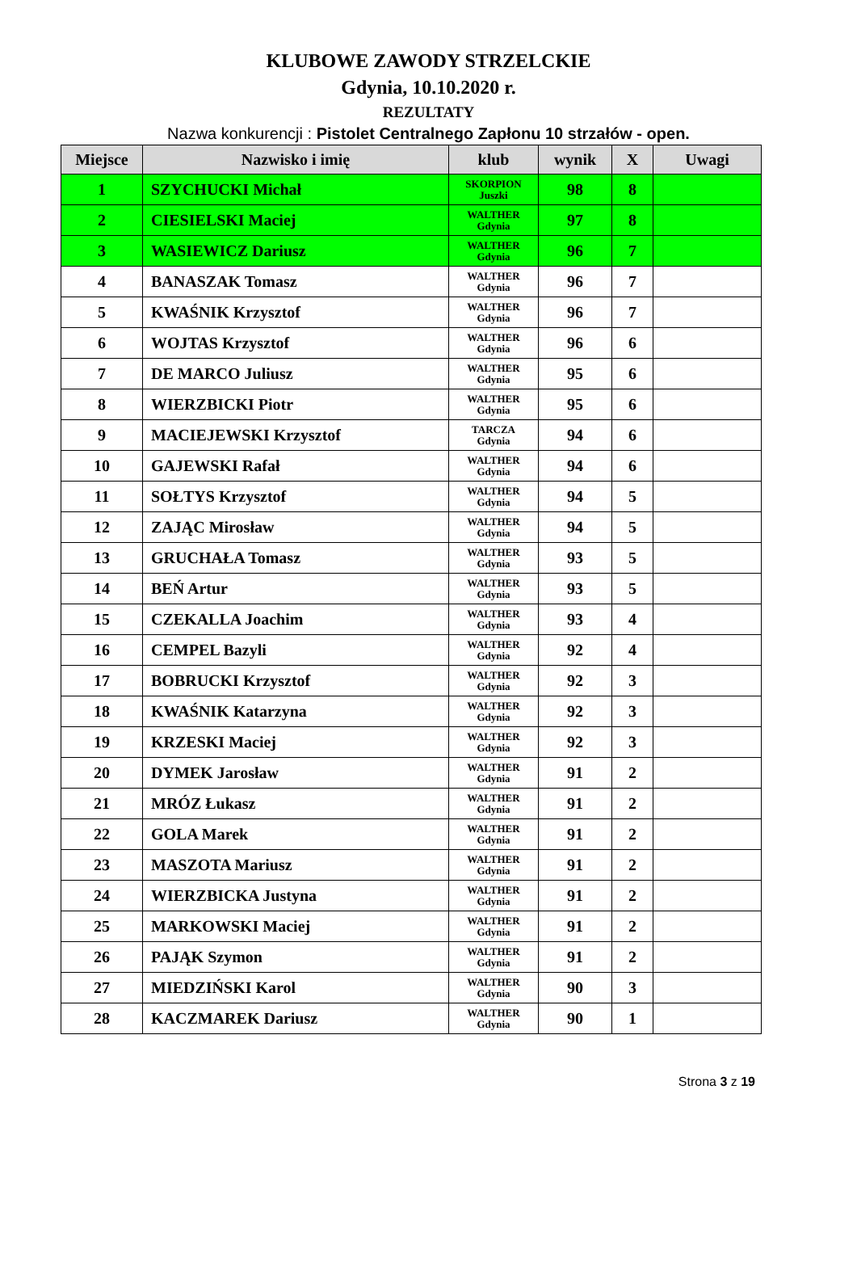KLUBOWE ZAWODY STRZELCKIE
Gdynia, 10.10.2020 r.
REZULTATY
Nazwa konkurencji : Pistolet Centralnego Zapłonu 10 strzałów - open.
| Miejsce | Nazwisko i imię | klub | wynik | X | Uwagi |
| --- | --- | --- | --- | --- | --- |
| 1 | SZYCHUCKI Michał | SKORPION Juszki | 98 | 8 | |
| 2 | CIESIELSKI Maciej | WALTHER Gdynia | 97 | 8 | |
| 3 | WASIEWICZ Dariusz | WALTHER Gdynia | 96 | 7 | |
| 4 | BANASZAK Tomasz | WALTHER Gdynia | 96 | 7 | |
| 5 | KWAŚNIK Krzysztof | WALTHER Gdynia | 96 | 7 | |
| 6 | WOJTAS Krzysztof | WALTHER Gdynia | 96 | 6 | |
| 7 | DE MARCO Juliusz | WALTHER Gdynia | 95 | 6 | |
| 8 | WIERZBICKI Piotr | WALTHER Gdynia | 95 | 6 | |
| 9 | MACIEJEWSKI Krzysztof | TARCZA Gdynia | 94 | 6 | |
| 10 | GAJEWSKI Rafał | WALTHER Gdynia | 94 | 6 | |
| 11 | SOŁTYS Krzysztof | WALTHER Gdynia | 94 | 5 | |
| 12 | ZAJĄC Mirosław | WALTHER Gdynia | 94 | 5 | |
| 13 | GRUCHAŁA Tomasz | WALTHER Gdynia | 93 | 5 | |
| 14 | BEŃ Artur | WALTHER Gdynia | 93 | 5 | |
| 15 | CZEKALLA Joachim | WALTHER Gdynia | 93 | 4 | |
| 16 | CEMPEL Bazyli | WALTHER Gdynia | 92 | 4 | |
| 17 | BOBRUCKI Krzysztof | WALTHER Gdynia | 92 | 3 | |
| 18 | KWAŚNIK Katarzyna | WALTHER Gdynia | 92 | 3 | |
| 19 | KRZESKI Maciej | WALTHER Gdynia | 92 | 3 | |
| 20 | DYMEK Jarosław | WALTHER Gdynia | 91 | 2 | |
| 21 | MRÓZ Łukasz | WALTHER Gdynia | 91 | 2 | |
| 22 | GOLA Marek | WALTHER Gdynia | 91 | 2 | |
| 23 | MASZOTA Mariusz | WALTHER Gdynia | 91 | 2 | |
| 24 | WIERZBICKA Justyna | WALTHER Gdynia | 91 | 2 | |
| 25 | MARKOWSKI Maciej | WALTHER Gdynia | 91 | 2 | |
| 26 | PAJĄK Szymon | WALTHER Gdynia | 91 | 2 | |
| 27 | MIEDZIŃSKI Karol | WALTHER Gdynia | 90 | 3 | |
| 28 | KACZMAREK Dariusz | WALTHER Gdynia | 90 | 1 | |
Strona 3 z 19